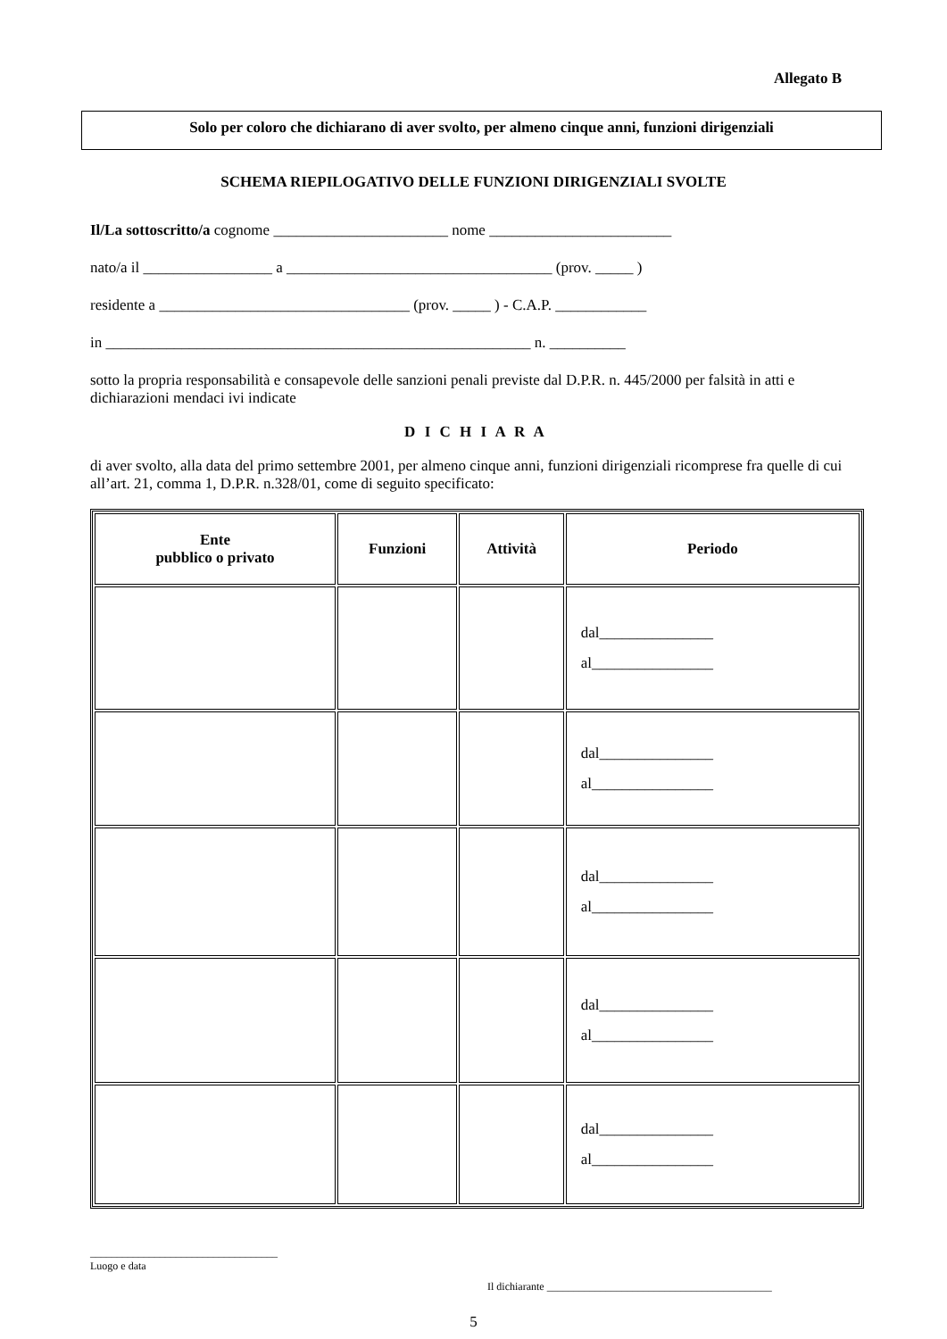Allegato B
Solo per coloro che dichiarano di aver svolto, per almeno cinque anni, funzioni dirigenziali
SCHEMA RIEPILOGATIVO DELLE FUNZIONI DIRIGENZIALI SVOLTE
Il/La sottoscritto/a cognome _______________________ nome ________________________
nato/a il _________________ a ___________________________________ (prov. _____ )
residente a _________________________________ (prov. _____ ) - C.A.P. ____________
in ________________________________________________________ n. __________
sotto la propria responsabilità e consapevole delle sanzioni penali previste dal D.P.R. n. 445/2000 per falsità in atti e dichiarazioni mendaci ivi indicate
D I C H I A R A
di aver svolto, alla data del primo settembre 2001, per almeno cinque anni, funzioni dirigenziali ricomprese fra quelle di cui all’art. 21, comma 1, D.P.R. n.328/01, come di seguito specificato:
| Ente pubblico o privato | Funzioni | Attività | Periodo |
| --- | --- | --- | --- |
| | | | dal_______________ al________________ |
| | | | dal_______________ al________________ |
| | | | dal_______________ al________________ |
| | | | dal_______________ al________________ |
| | | | dal_______________ al________________ |
___________________________________
Luogo e data
Il dichiarante __________________________________________
5